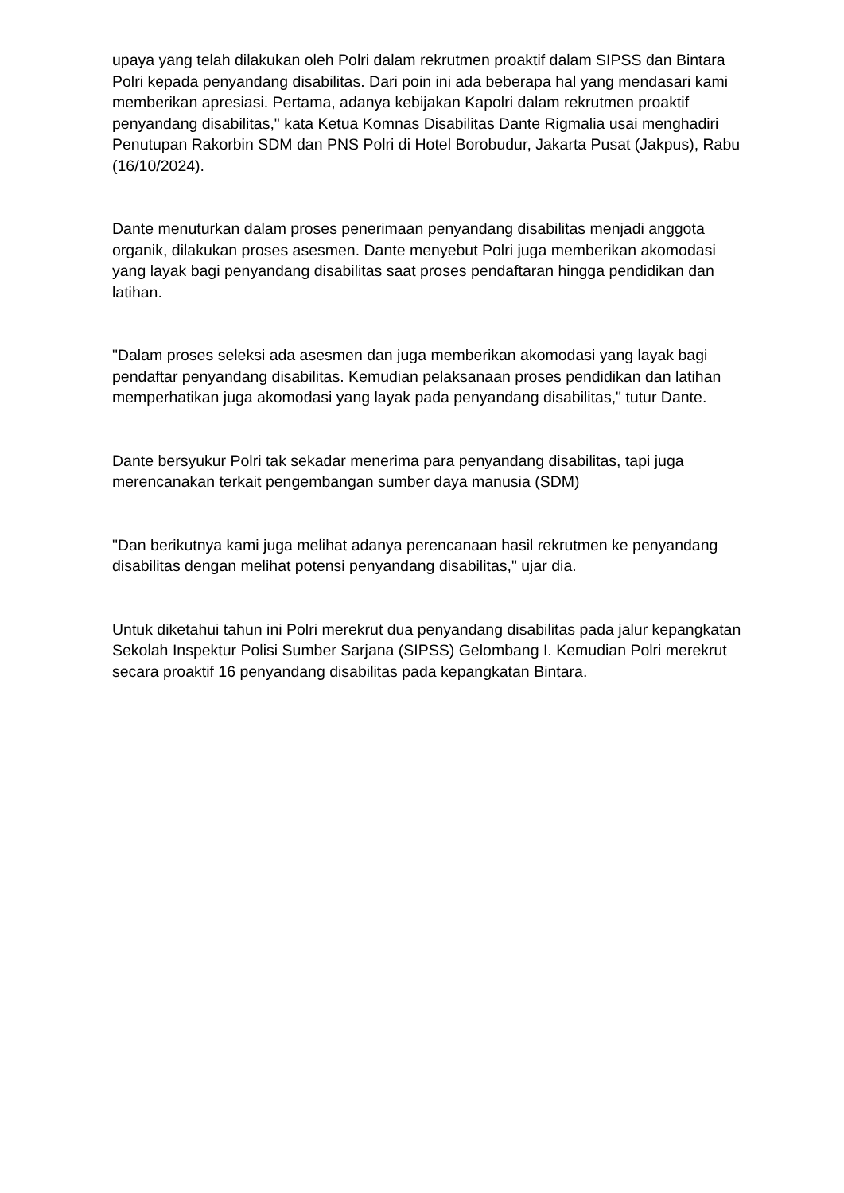upaya yang telah dilakukan oleh Polri dalam rekrutmen proaktif dalam SIPSS dan Bintara Polri kepada penyandang disabilitas. Dari poin ini ada beberapa hal yang mendasari kami memberikan apresiasi. Pertama, adanya kebijakan Kapolri dalam rekrutmen proaktif penyandang disabilitas," kata Ketua Komnas Disabilitas Dante Rigmalia usai menghadiri Penutupan Rakorbin SDM dan PNS Polri di Hotel Borobudur, Jakarta Pusat (Jakpus), Rabu (16/10/2024).
Dante menuturkan dalam proses penerimaan penyandang disabilitas menjadi anggota organik, dilakukan proses asesmen. Dante menyebut Polri juga memberikan akomodasi yang layak bagi penyandang disabilitas saat proses pendaftaran hingga pendidikan dan latihan.
"Dalam proses seleksi ada asesmen dan juga memberikan akomodasi yang layak bagi pendaftar penyandang disabilitas. Kemudian pelaksanaan proses pendidikan dan latihan memperhatikan juga akomodasi yang layak pada penyandang disabilitas," tutur Dante.
Dante bersyukur Polri tak sekadar menerima para penyandang disabilitas, tapi juga merencanakan terkait pengembangan sumber daya manusia (SDM)
"Dan berikutnya kami juga melihat adanya perencanaan hasil rekrutmen ke penyandang disabilitas dengan melihat potensi penyandang disabilitas," ujar dia.
Untuk diketahui tahun ini Polri merekrut dua penyandang disabilitas pada jalur kepangkatan Sekolah Inspektur Polisi Sumber Sarjana (SIPSS) Gelombang I. Kemudian Polri merekrut secara proaktif 16 penyandang disabilitas pada kepangkatan Bintara.